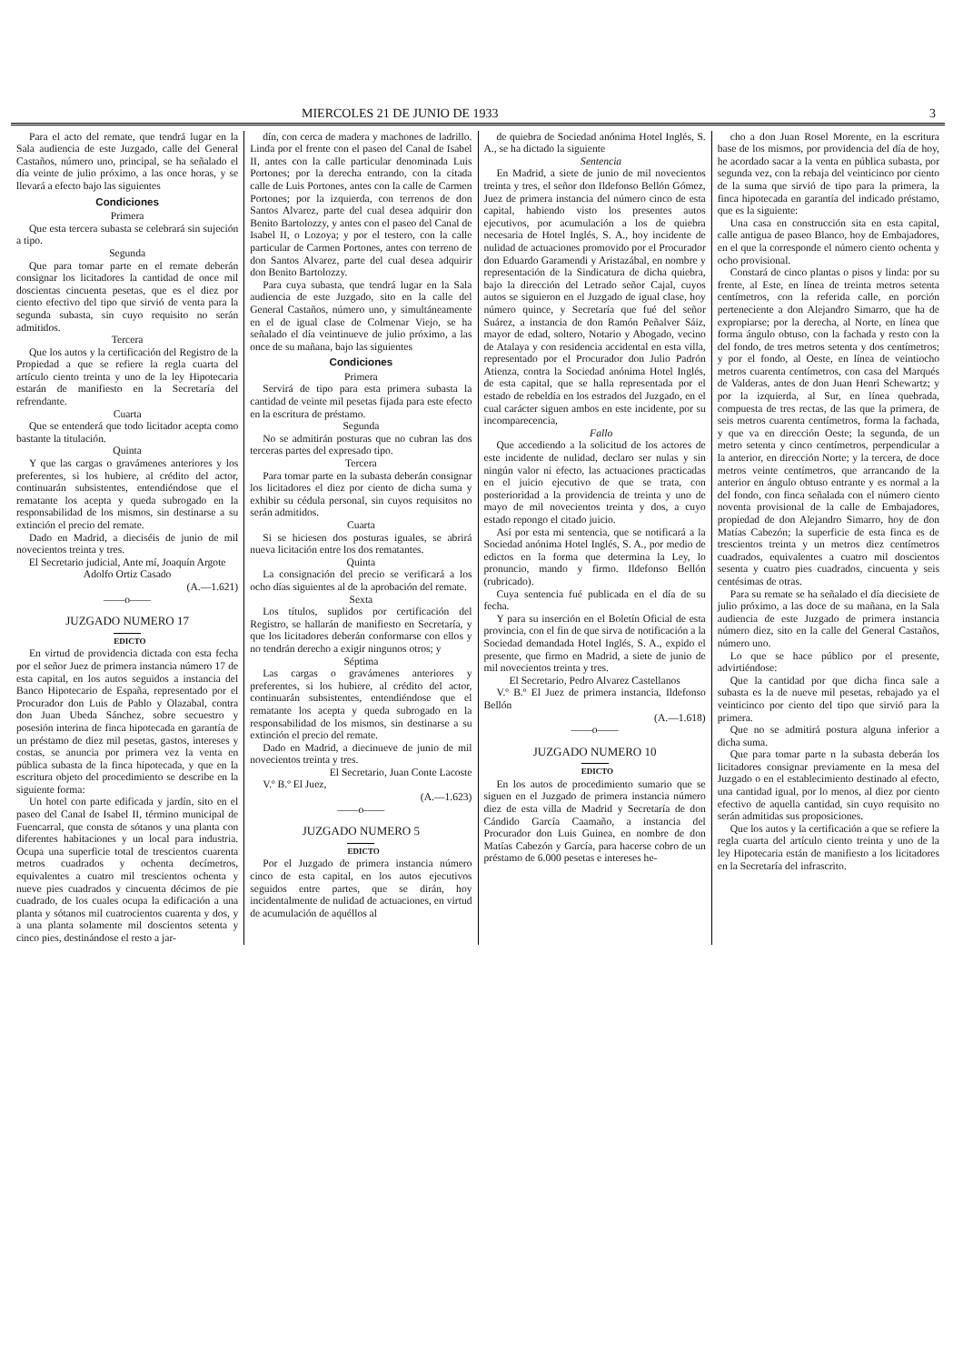MIERCOLES 21 DE JUNIO DE 1933 3
Para el acto del remate, que tendrá lugar en la Sala audiencia de este Juzgado, calle del General Castaños, número uno, principal, se ha señalado el día veinte de julio próximo, a las once horas, y se llevará a efecto bajo las siguientes
Condiciones
Primera
Que esta tercera subasta se celebrará sin sujeción a tipo.
Segunda
Que para tomar parte en el remate deberán consignar los licitadores la cantidad de once mil doscientas cincuenta pesetas, que es el diez por ciento efectivo del tipo que sirvió de venta para la segunda subasta, sin cuyo requisito no serán admitidos.
Tercera
Que los autos y la certificación del Registro de la Propiedad a que se refiere la regla cuarta del artículo ciento treinta y uno de la ley Hipotecaria estarán de manifiesto en la Secretaría del refrendante.
Cuarta
Que se entenderá que todo licitador acepta como bastante la titulación.
Quinta
Y que las cargas o gravámenes anteriores y los preferentes, si los hubiere, al crédito del actor, continuarán subsistentes, entendiéndose que el rematante los acepta y queda subrogado en la responsabilidad de los mismos, sin destinarse a su extinción el precio del remate.
Dado en Madrid, a dieciséis de junio de mil novecientos treinta y tres.
El Secretario judicial, Ante mí, Joaquín Argote
Adolfo Ortiz Casado
(A.—1.621)
——o——
JUZGADO NUMERO 17
EDICTO
En virtud de providencia dictada con esta fecha por el señor Juez de primera instancia número 17 de esta capital, en los autos seguidos a instancia del Banco Hipotecario de España, representado por el Procurador don Luis de Pablo y Olazabal, contra don Juan Ubeda Sánchez, sobre secuestro y posesión interina de finca hipotecada en garantía de un préstamo de diez mil pesetas, gastos, intereses y costas, se anuncia por primera vez la venta en pública subasta de la finca hipotecada, y que en la escritura objeto del procedimiento se describe en la siguiente forma:
Un hotel con parte edificada y jardín, sito en el paseo del Canal de Isabel II, término municipal de Fuencarral, que consta de sótanos y una planta con diferentes habitaciones y un local para industria. Ocupa una superficie total de trescientos cuarenta metros cuadrados y ochenta decímetros, equivalentes a cuatro mil trescientos ochenta y nueve pies cuadrados y cincuenta décimos de pie cuadrado, de los cuales ocupa la edificación a una planta y sótanos mil cuatrocientos cuarenta y dos, y a una planta solamente mil doscientos setenta y cinco pies, destinándose el resto a jar-
dín, con cerca de madera y machones de ladrillo. Linda por el frente con el paseo del Canal de Isabel II, antes con la calle particular denominada Luis Portones; por la derecha entrando, con la citada calle de Luis Portones, antes con la calle de Carmen Portones; por la izquierda, con terrenos de don Santos Alvarez, parte del cual desea adquirir don Benito Bartolozzy, y antes con el paseo del Canal de Isabel II, o Lozoya; y por el testero, con la calle particular de Carmen Portones, antes con terreno de don Santos Alvarez, parte del cual desea adquirir don Benito Bartolozzy.
Para cuya subasta, que tendrá lugar en la Sala audiencia de este Juzgado, sito en la calle del General Castaños, número uno, y simultáneamente en el de igual clase de Colmenar Viejo, se ha señalado el día veintinueve de julio próximo, a las once de su mañana, bajo las siguientes
Condiciones
Primera
Servirá de tipo para esta primera subasta la cantidad de veinte mil pesetas fijada para este efecto en la escritura de préstamo.
Segunda
No se admitirán posturas que no cubran las dos terceras partes del expresado tipo.
Tercera
Para tomar parte en la subasta deberán consignar los licitadores el diez por ciento de dicha suma y exhibir su cédula personal, sin cuyos requisitos no serán admitidos.
Cuarta
Si se hiciesen dos posturas iguales, se abrirá nueva licitación entre los dos rematantes.
Quinta
La consignación del precio se verificará a los ocho días siguientes al de la aprobación del remate.
Sexta
Los títulos, suplidos por certificación del Registro, se hallarán de manifiesto en Secretaría, y que los licitadores deberán conformarse con ellos y no tendrán derecho a exigir ningunos otros; y
Séptima
Las cargas o gravámenes anteriores y preferentes, si los hubiere, al crédito del actor, continuarán subsistentes, entendiéndose que el rematante los acepta y queda subrogado en la responsabilidad de los mismos, sin destinarse a su extinción el precio del remate.
Dado en Madrid, a diecinueve de junio de mil novecientos treinta y tres.
El Secretario, Juan Conte Lacoste
V.º B.º El Juez,
(A.—1.623)
——o——
JUZGADO NUMERO 5
EDICTO
Por el Juzgado de primera instancia número cinco de esta capital, en los autos ejecutivos seguidos entre partes, que se dirán, hoy incidentalmente de nulidad de actuaciones, en virtud de acumulación de aquéllos al
de quiebra de Sociedad anónima Hotel Inglés, S. A., se ha dictado la siguiente
Sentencia
En Madrid, a siete de junio de mil novecientos treinta y tres, el señor don Ildefonso Bellón Gómez, Juez de primera instancia del número cinco de esta capital, habiendo visto los presentes autos ejecutivos, por acumulación a los de quiebra necesaria de Hotel Inglés, S. A., hoy incidente de nulidad de actuaciones promovido por el Procurador don Eduardo Garamendi y Aristazábal, en nombre y representación de la Sindicatura de dicha quiebra, bajo la dirección del Letrado señor Cajal, cuyos autos se siguieron en el Juzgado de igual clase, hoy número quince, y Secretaría que fué del señor Suárez, a instancia de don Ramón Peñalver Sáiz, mayor de edad, soltero, Notario y Abogado, vecino de Atalaya y con residencia accidental en esta villa, representado por el Procurador don Julio Padrón Atienza, contra la Sociedad anónima Hotel Inglés, de esta capital, que se halla representada por el estado de rebeldía en los estrados del Juzgado, en el cual carácter siguen ambos en este incidente, por su incomparecencia,
Fallo
Que accediendo a la solicitud de los actores de este incidente de nulidad, declaro ser nulas y sin ningún valor ni efecto, las actuaciones practicadas en el juicio ejecutivo de que se trata, con posterioridad a la providencia de treinta y uno de mayo de mil novecientos treinta y dos, a cuyo estado repongo el citado juicio.
Así por esta mi sentencia, que se notificará a la Sociedad anónima Hotel Inglés, S. A., por medio de edictos en la forma que determina la Ley, lo pronuncio, mando y firmo. Ildefonso Bellón (rubricado).
Cuya sentencia fué publicada en el día de su fecha.
Y para su inserción en el Boletín Oficial de esta provincia, con el fin de que sirva de notificación a la Sociedad demandada Hotel Inglés, S. A., expido el presente, que firmo en Madrid, a siete de junio de mil novecientos treinta y tres.
El Secretario, Pedro Alvarez Castellanos
V.º B.º El Juez de primera instancia, Ildefonso Bellón
(A.—1.618)
——o——
JUZGADO NUMERO 10
EDICTO
En los autos de procedimiento sumario que se siguen en el Juzgado de primera instancia número diez de esta villa de Madrid y Secretaría de don Cándido García Caamaño, a instancia del Procurador don Luis Guinea, en nombre de don Matías Cabezón y García, para hacerse cobro de un préstamo de 6.000 pesetas e intereses he-
cho a don Juan Rosel Morente, en la escritura base de los mismos, por providencia del día de hoy, he acordado sacar a la venta en pública subasta, por segunda vez, con la rebaja del veinticinco por ciento de la suma que sirvió de tipo para la primera, la finca hipotecada en garantía del indicado préstamo, que es la siguiente:
Una casa en construcción sita en esta capital, calle antigua de paseo Blanco, hoy de Embajadores, en el que la corresponde el número ciento ochenta y ocho provisional.
Constará de cinco plantas o pisos y linda: por su frente, al Este, en línea de treinta metros setenta centímetros, con la referida calle, en porción perteneciente a don Alejandro Simarro, que ha de expropiarse; por la derecha, al Norte, en línea que forma ángulo obtuso, con la fachada y resto con la del fondo, de tres metros setenta y dos centímetros; y por el fondo, al Oeste, en línea de veintiocho metros cuarenta centímetros, con casa del Marqués de Valderas, antes de don Juan Henri Schewartz; y por la izquierda, al Sur, en línea quebrada, compuesta de tres rectas, de las que la primera, de seis metros cuarenta centímetros, forma la fachada, y que va en dirección Oeste; la segunda, de un metro setenta y cinco centímetros, perpendicular a la anterior, en dirección Norte; y la tercera, de doce metros veinte centímetros, que arrancando de la anterior en ángulo obtuso entrante y es normal a la del fondo, con finca señalada con el número ciento noventa provisional de la calle de Embajadores, propiedad de don Alejandro Simarro, hoy de don Matías Cabezón; la superficie de esta finca es de trescientos treinta y un metros diez centímetros cuadrados, equivalentes a cuatro mil doscientos sesenta y cuatro pies cuadrados, cincuenta y seis centésimas de otras.
Para su remate se ha señalado el día diecisiete de julio próximo, a las doce de su mañana, en la Sala audiencia de este Juzgado de primera instancia número diez, sito en la calle del General Castaños, número uno.
Lo que se hace público por el presente, advirtiéndose:
Que la cantidad por que dicha finca sale a subasta es la de nueve mil pesetas, rebajado ya el veinticinco por ciento del tipo que sirvió para la primera.
Que no se admitirá postura alguna inferior a dicha suma.
Que para tomar parte n la subasta deberán los licitadores consignar previamente en la mesa del Juzgado o en el establecimiento destinado al efecto, una cantidad igual, por lo menos, al diez por ciento efectivo de aquella cantidad, sin cuyo requisito no serán admitidas sus proposiciones.
Que los autos y la certificación a que se refiere la regla cuarta del artículo ciento treinta y uno de la ley Hipotecaria están de manifiesto a los licitadores en la Secretaría del infrascrito.